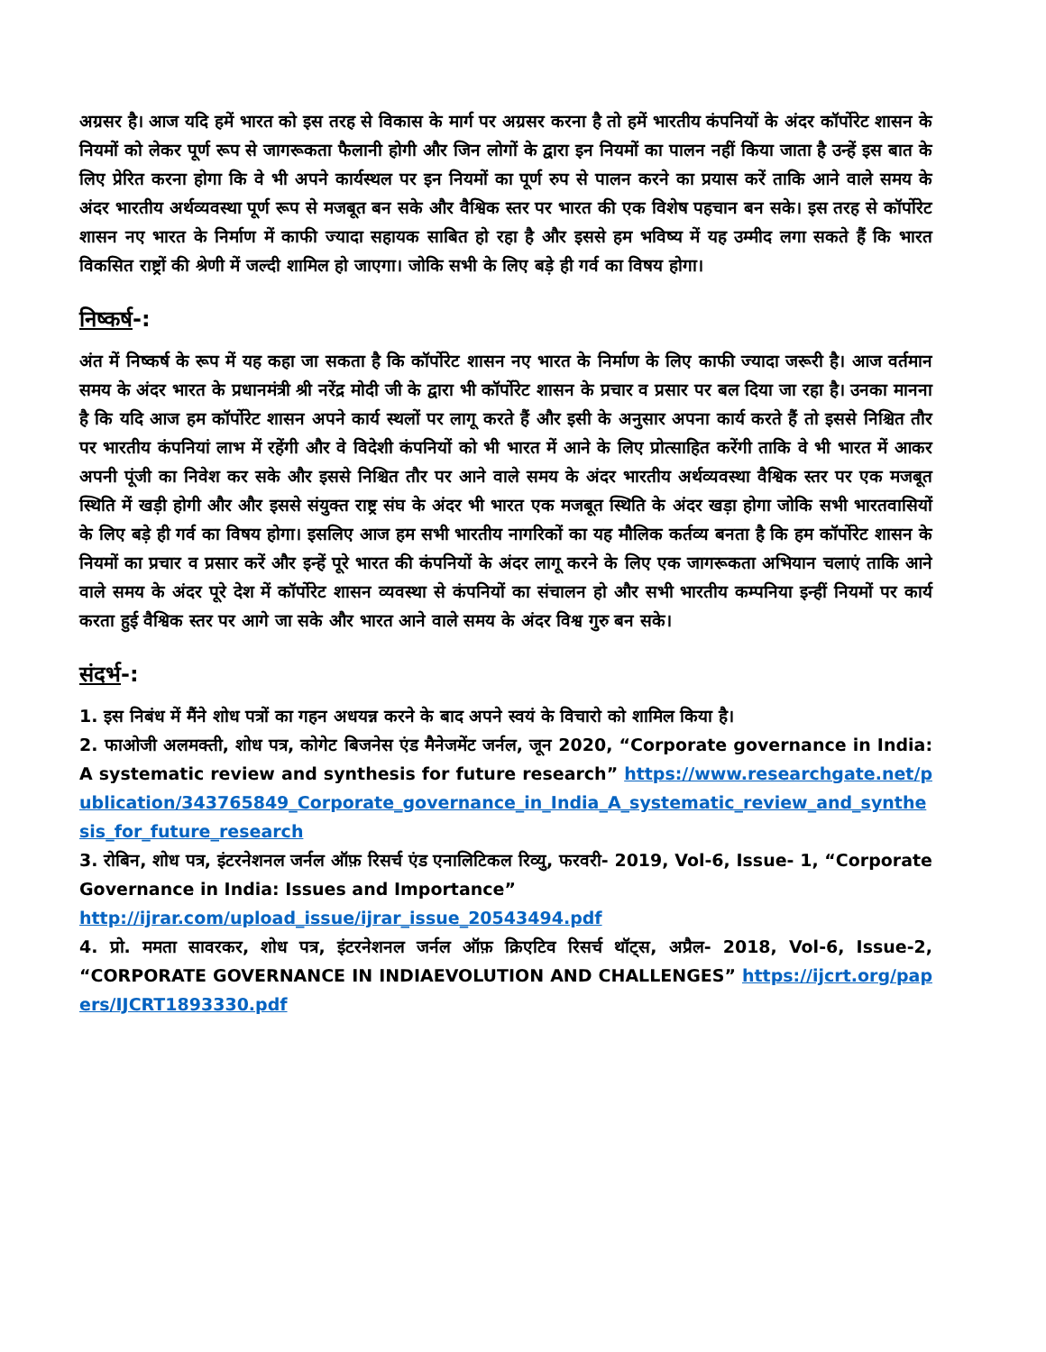अग्रसर है। आज यदि हमें भारत को इस तरह से विकास के मार्ग पर अग्रसर करना है तो हमें भारतीय कंपनियों के अंदर कॉर्पोरेट शासन के नियमों को लेकर पूर्ण रूप से जागरूकता फैलानी होगी और जिन लोगों के द्वारा इन नियमों का पालन नहीं किया जाता है उन्हें इस बात के लिए प्रेरित करना होगा कि वे भी अपने कार्यस्थल पर इन नियमों का पूर्ण रुप से पालन करने का प्रयास करें ताकि आने वाले समय के अंदर भारतीय अर्थव्यवस्था पूर्ण रूप से मजबूत बन सके और वैश्विक स्तर पर भारत की एक विशेष पहचान बन सके। इस तरह से कॉर्पोरेट शासन नए भारत के निर्माण में काफी ज्यादा सहायक साबित हो रहा है और इससे हम भविष्य में यह उम्मीद लगा सकते हैं कि भारत विकसित राष्ट्रों की श्रेणी में जल्दी शामिल हो जाएगा। जोकि सभी के लिए बड़े ही गर्व का विषय होगा।
निष्कर्ष-:
अंत में निष्कर्ष के रूप में यह कहा जा सकता है कि कॉर्पोरेट शासन नए भारत के निर्माण के लिए काफी ज्यादा जरूरी है। आज वर्तमान समय के अंदर भारत के प्रधानमंत्री श्री नरेंद्र मोदी जी के द्वारा भी कॉर्पोरेट शासन के प्रचार व प्रसार पर बल दिया जा रहा है। उनका मानना है कि यदि आज हम कॉर्पोरेट शासन अपने कार्य स्थलों पर लागू करते हैं और इसी के अनुसार अपना कार्य करते हैं तो इससे निश्चित तौर पर भारतीय कंपनियां लाभ में रहेंगी और वे विदेशी कंपनियों को भी भारत में आने के लिए प्रोत्साहित करेंगी ताकि वे भी भारत में आकर अपनी पूंजी का निवेश कर सके और इससे निश्चित तौर पर आने वाले समय के अंदर भारतीय अर्थव्यवस्था वैश्विक स्तर पर एक मजबूत स्थिति में खड़ी होगी और और इससे संयुक्त राष्ट्र संघ के अंदर भी भारत एक मजबूत स्थिति के अंदर खड़ा होगा जोकि सभी भारतवासियों के लिए बड़े ही गर्व का विषय होगा। इसलिए आज हम सभी भारतीय नागरिकों का यह मौलिक कर्तव्य बनता है कि हम कॉर्पोरेट शासन के नियमों का प्रचार व प्रसार करें और इन्हें पूरे भारत की कंपनियों के अंदर लागू करने के लिए एक जागरूकता अभियान चलाएं ताकि आने वाले समय के अंदर पूरे देश में कॉर्पोरेट शासन व्यवस्था से कंपनियों का संचालन हो और सभी भारतीय कम्पनिया इन्हीं नियमों पर कार्य करता हुई वैश्विक स्तर पर आगे जा सके और भारत आने वाले समय के अंदर विश्व गुरु बन सके।
संदर्भ-:
1. इस निबंध में मैंने शोध पत्रों का गहन अधयन्न करने के बाद अपने स्वयं के विचारो को शामिल किया है।
2. फाओजी अलमक्ती, शोध पत्र, कोगेट बिजनेस एंड मैनेजमेंट जर्नल, जून 2020, “Corporate governance in India: A systematic review and synthesis for future research” https://www.researchgate.net/publication/343765849_Corporate_governance_in_India_A_systematic_review_and_synthesis_for_future_research
3. रोबिन, शोध पत्र, इंटरनेशनल जर्नल ऑफ़ रिसर्च एंड एनालिटिकल रिव्यु, फरवरी- 2019, Vol-6, Issue- 1, “Corporate Governance in India: Issues and Importance”
http://ijrar.com/upload_issue/ijrar_issue_20543494.pdf
4. प्रो. ममता सावरकर, शोध पत्र, इंटरनेशनल जर्नल ऑफ़ क्रिएटिव रिसर्च थॉट्स, अप्रैल- 2018, Vol-6, Issue-2, “CORPORATE GOVERNANCE IN INDIAEVOLUTION AND CHALLENGES” https://ijcrt.org/papers/IJCRT1893330.pdf